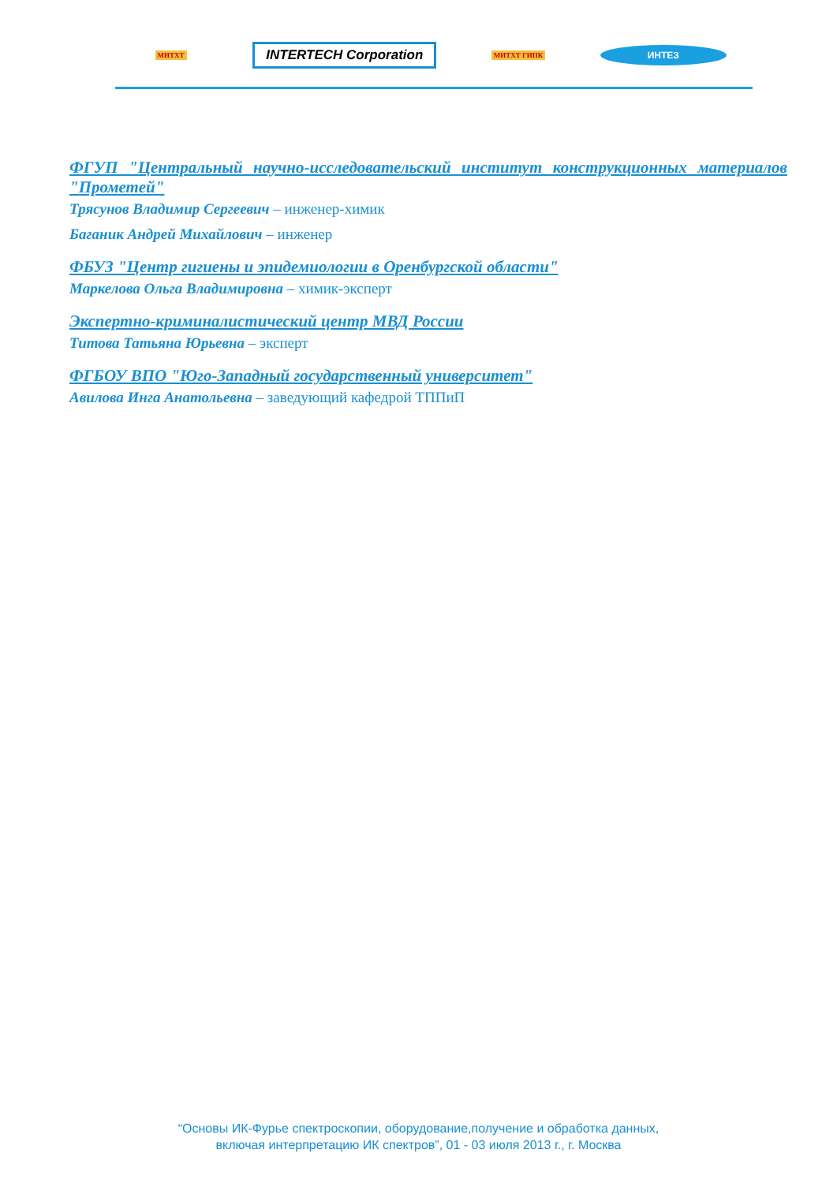МИТХТ
INTERTECH Corporation
МИТХТ ГИПК
ИНТЕЗ
ФГУП "Центральный научно-исследовательский институт конструкционных материалов "Прометей"
Трясунов Владимир Сергеевич – инженер-химик
Баганик Андрей Михайлович – инженер
ФБУЗ "Центр гигиены и эпидемиологии в Оренбургской области"
Маркелова Ольга Владимировна – химик-эксперт
Экспертно-криминалистический центр МВД России
Титова Татьяна Юрьевна – эксперт
ФГБОУ ВПО "Юго-Западный государственный университет"
Авилова Инга Анатольевна – заведующий кафедрой ТППиП
“Основы ИК-Фурье спектроскопии, оборудование,получение и обработка данных,
включая интерпретацию ИК спектров”, 01 - 03 июля 2013 г., г. Москва